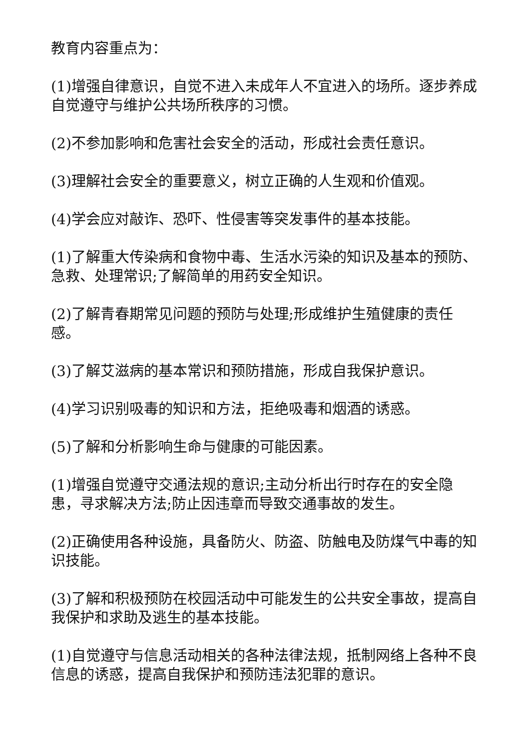教育内容重点为：
(1)增强自律意识，自觉不进入未成年人不宜进入的场所。逐步养成自觉遵守与维护公共场所秩序的习惯。
(2)不参加影响和危害社会安全的活动，形成社会责任意识。
(3)理解社会安全的重要意义，树立正确的人生观和价值观。
(4)学会应对敲诈、恐吓、性侵害等突发事件的基本技能。
(1)了解重大传染病和食物中毒、生活水污染的知识及基本的预防、急救、处理常识;了解简单的用药安全知识。
(2)了解青春期常见问题的预防与处理;形成维护生殖健康的责任感。
(3)了解艾滋病的基本常识和预防措施，形成自我保护意识。
(4)学习识别吸毒的知识和方法，拒绝吸毒和烟酒的诱惑。
(5)了解和分析影响生命与健康的可能因素。
(1)增强自觉遵守交通法规的意识;主动分析出行时存在的安全隐患，寻求解决方法;防止因违章而导致交通事故的发生。
(2)正确使用各种设施，具备防火、防盗、防触电及防煤气中毒的知识技能。
(3)了解和积极预防在校园活动中可能发生的公共安全事故，提高自我保护和求助及逃生的基本技能。
(1)自觉遵守与信息活动相关的各种法律法规，抵制网络上各种不良信息的诱惑，提高自我保护和预防违法犯罪的意识。